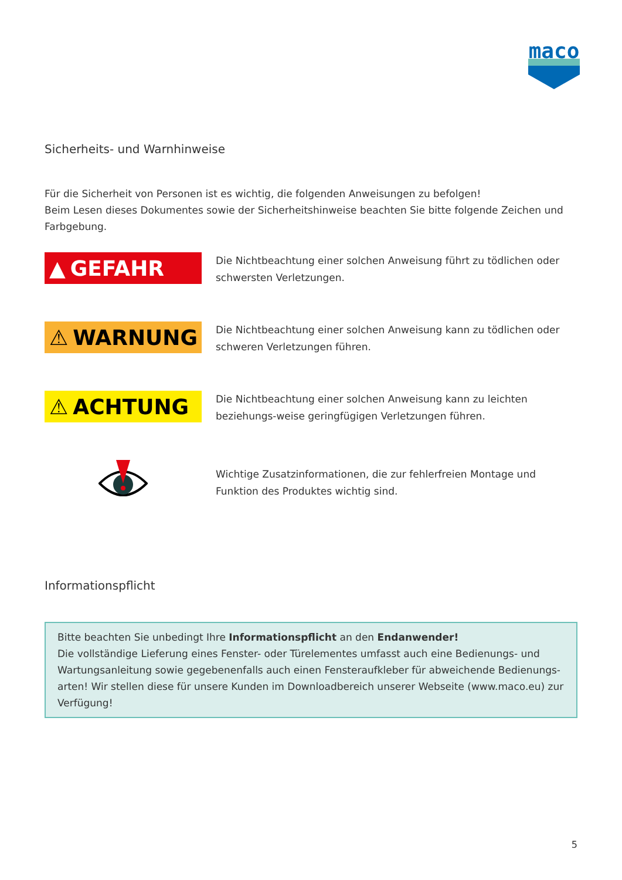maco
Sicherheits- und Warnhinweise
Für die Sicherheit von Personen ist es wichtig, die folgenden Anweisungen zu befolgen!
Beim Lesen dieses Dokumentes sowie der Sicherheitshinweise beachten Sie bitte folgende Zeichen und Farbgebung.
▲ GEFAHR
Die Nichtbeachtung einer solchen Anweisung führt zu tödlichen oder schwersten Verletzungen.
⚠ WARNUNG
Die Nichtbeachtung einer solchen Anweisung kann zu tödlichen oder schweren Verletzungen führen.
⚠ ACHTUNG
Die Nichtbeachtung einer solchen Anweisung kann zu leichten beziehungs-weise geringfügigen Verletzungen führen.
Wichtige Zusatzinformationen, die zur fehlerfreien Montage und Funktion des Produktes wichtig sind.
Informationspflicht
Bitte beachten Sie unbedingt Ihre Informationspflicht an den Endanwender!
Die vollständige Lieferung eines Fenster- oder Türelementes umfasst auch eine Bedienungs- und Wartungsanleitung sowie gegebenenfalls auch einen Fensteraufkleber für abweichende Bedienungs-arten! Wir stellen diese für unsere Kunden im Downloadbereich unserer Webseite (www.maco.eu) zur Verfügung!
5